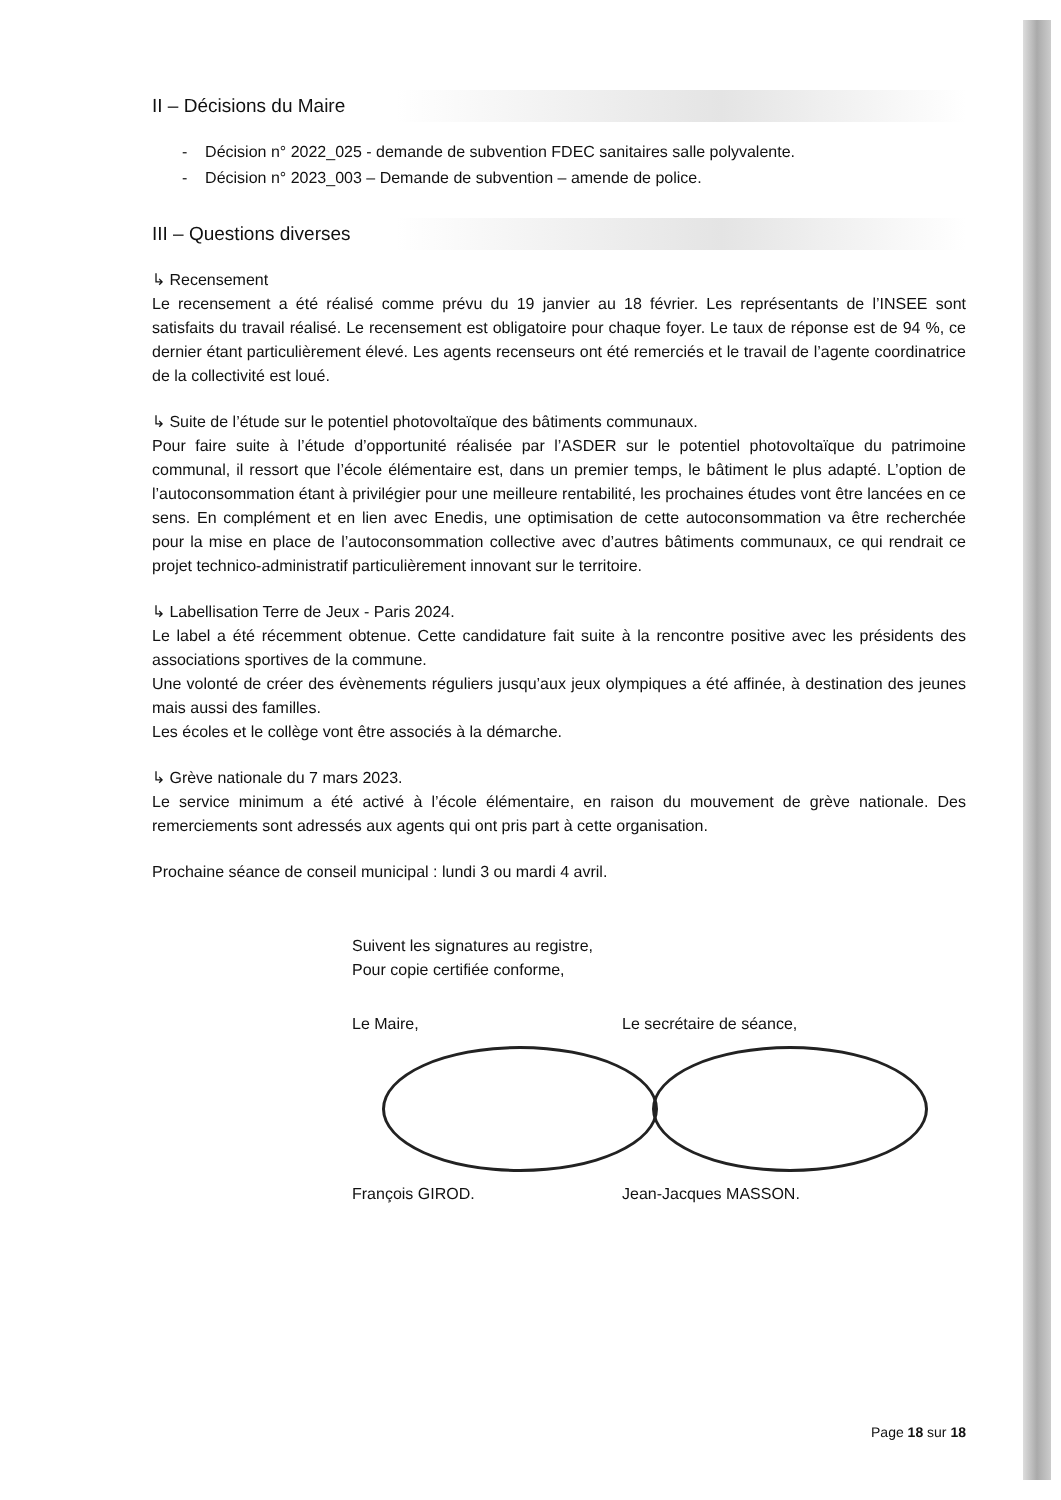II – Décisions du Maire
- Décision n° 2022_025 - demande de subvention FDEC sanitaires salle polyvalente.
- Décision n° 2023_003 – Demande de subvention – amende de police.
III – Questions diverses
↳ Recensement
Le recensement a été réalisé comme prévu du 19 janvier au 18 février. Les représentants de l’INSEE sont satisfaits du travail réalisé. Le recensement est obligatoire pour chaque foyer. Le taux de réponse est de 94 %, ce dernier étant particulièrement élevé. Les agents recenseurs ont été remerciés et le travail de l’agente coordinatrice de la collectivité est loué.
↳ Suite de l’étude sur le potentiel photovoltaïque des bâtiments communaux.
Pour faire suite à l’étude d’opportunité réalisée par l’ASDER sur le potentiel photovoltaïque du patrimoine communal, il ressort que l’école élémentaire est, dans un premier temps, le bâtiment le plus adapté. L’option de l’autoconsommation étant à privilégier pour une meilleure rentabilité, les prochaines études vont être lancées en ce sens. En complément et en lien avec Enedis, une optimisation de cette autoconsommation va être recherchée pour la mise en place de l’autoconsommation collective avec d’autres bâtiments communaux, ce qui rendrait ce projet technico-administratif particulièrement innovant sur le territoire.
↳ Labellisation Terre de Jeux - Paris 2024.
Le label a été récemment obtenue. Cette candidature fait suite à la rencontre positive avec les présidents des associations sportives de la commune.
Une volonté de créer des évènements réguliers jusqu’aux jeux olympiques a été affinée, à destination des jeunes mais aussi des familles.
Les écoles et le collège vont être associés à la démarche.
↳ Grève nationale du 7 mars 2023.
Le service minimum a été activé à l’école élémentaire, en raison du mouvement de grève nationale. Des remerciements sont adressés aux agents qui ont pris part à cette organisation.
Prochaine séance de conseil municipal : lundi 3 ou mardi 4 avril.
Suivent les signatures au registre,
Pour copie certifiée conforme,
Le Maire,
François GIROD.
Le secrétaire de séance,
Jean-Jacques MASSON.
Page 18 sur 18